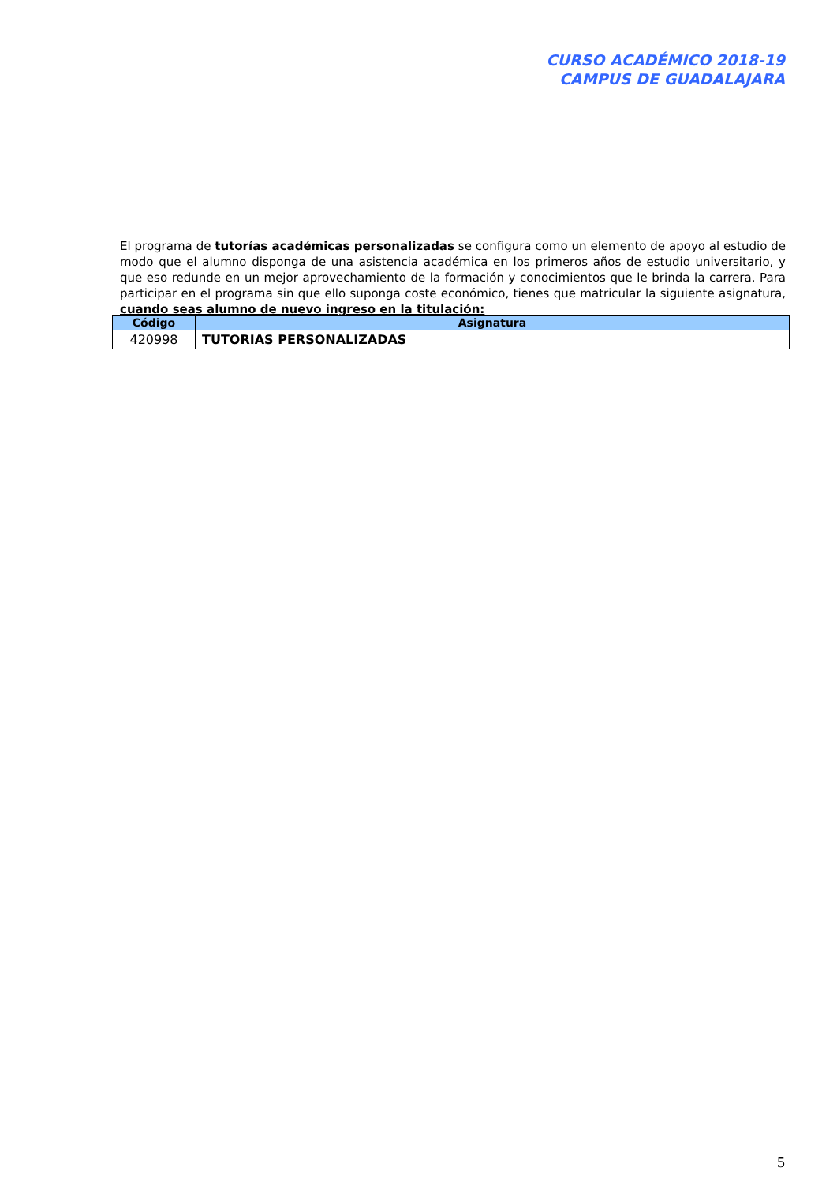CURSO ACADÉMICO 2018-19
CAMPUS DE GUADALAJARA
El programa de tutorías académicas personalizadas se configura como un elemento de apoyo al estudio de modo que el alumno disponga de una asistencia académica en los primeros años de estudio universitario, y que eso redunde en un mejor aprovechamiento de la formación y conocimientos que le brinda la carrera. Para participar en el programa sin que ello suponga coste económico, tienes que matricular la siguiente asignatura, cuando seas alumno de nuevo ingreso en la titulación:
| Código | Asignatura |
| --- | --- |
| 420998 | TUTORIAS PERSONALIZADAS |
5